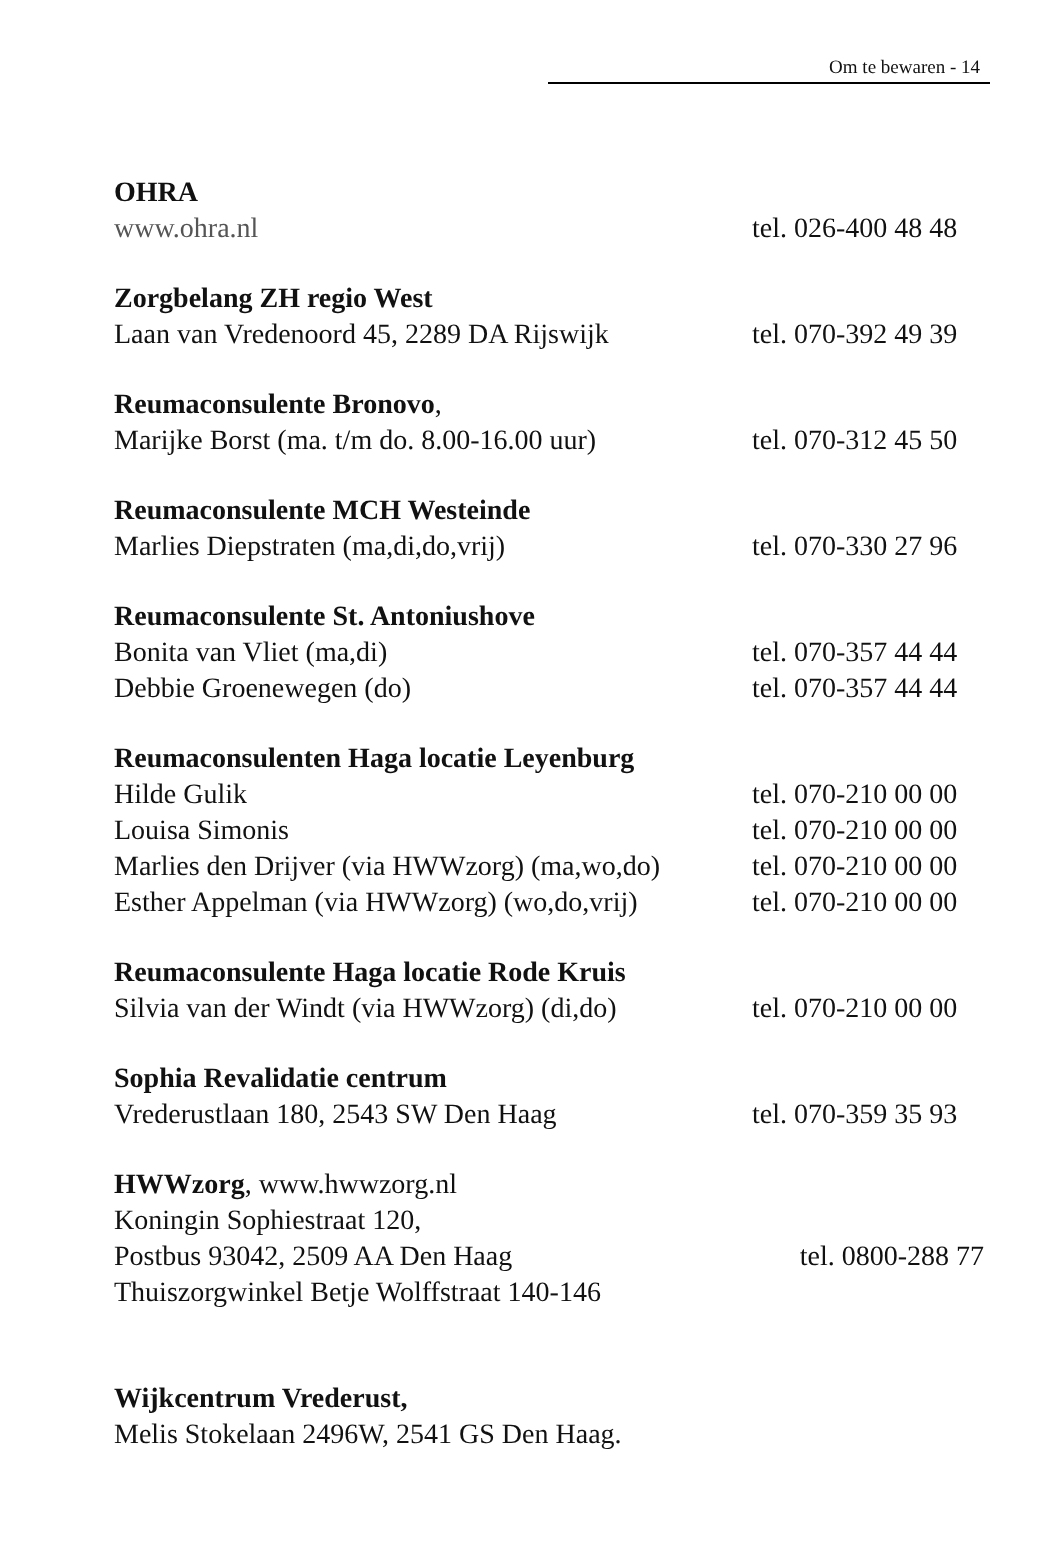Om te bewaren - 14
OHRA
www.ohra.nl tel. 026-400 48 48
Zorgbelang ZH regio West
Laan van Vredenoord 45, 2289 DA Rijswijk tel. 070-392 49 39
Reumaconsulente Bronovo,
Marijke Borst (ma. t/m do. 8.00-16.00 uur) tel. 070-312 45 50
Reumaconsulente MCH Westeinde
Marlies Diepstraten (ma,di,do,vrij) tel. 070-330 27 96
Reumaconsulente St. Antoniushove
Bonita van Vliet (ma,di) tel. 070-357 44 44
Debbie Groenewegen (do) tel. 070-357 44 44
Reumaconsulenten Haga locatie Leyenburg
Hilde Gulik tel. 070-210 00 00
Louisa Simonis tel. 070-210 00 00
Marlies den Drijver (via HWWzorg) (ma,wo,do) tel. 070-210 00 00
Esther Appelman (via HWWzorg) (wo,do,vrij) tel. 070-210 00 00
Reumaconsulente Haga locatie Rode Kruis
Silvia van der Windt (via HWWzorg) (di,do) tel. 070-210 00 00
Sophia Revalidatie centrum
Vrederustlaan 180, 2543 SW Den Haag tel. 070-359 35 93
HWWzorg, www.hwwzorg.nl
Koningin Sophiestraat 120,
Postbus 93042, 2509 AA Den Haag tel. 0800-288 77
Thuiszorgwinkel Betje Wolffstraat 140-146
Wijkcentrum Vrederust,
Melis Stokelaan 2496W, 2541 GS Den Haag.